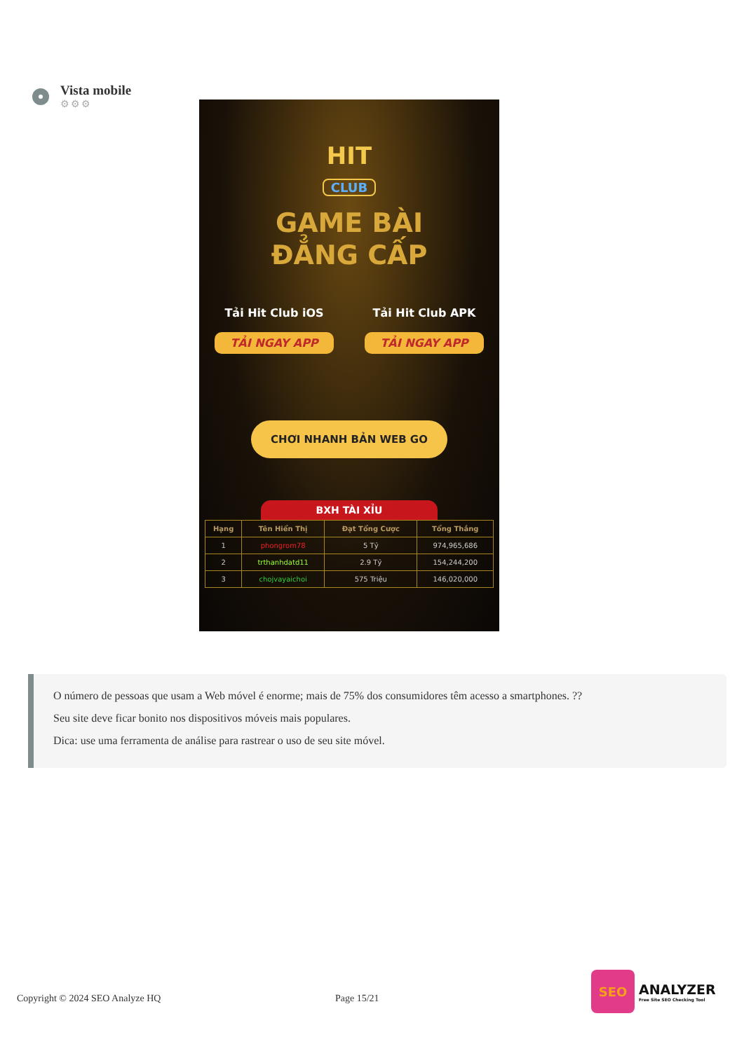Vista mobile
⚙⚙⚙
HIT
CLUB
GAME BÀI
ĐẲNG CẤP
Tải Hit Club iOS
TẢI NGAY APP
Tải Hit Club APK
TẢI NGAY APP
CHƠI NHANH BẢN WEB GO
BXH TÀI XỈU
| Hạng | Tên Hiển Thị | Đạt Tổng Cược | Tổng Thắng |
| --- | --- | --- | --- |
| 1 | phongrom78 | 5 Tỷ | 974,965,686 |
| 2 | trthanhdatd11 | 2.9 Tỷ | 154,244,200 |
| 3 | chojvayaichoi | 575 Triệu | 146,020,000 |
O número de pessoas que usam a Web móvel é enorme; mais de 75% dos consumidores têm acesso a smartphones. ??
Seu site deve ficar bonito nos dispositivos móveis mais populares.
Dica: use uma ferramenta de análise para rastrear o uso de seu site móvel.
Copyright © 2024 SEO Analyze HQ
Page 15/21
SEO
ANALYZER
Free Site SEO Checking Tool